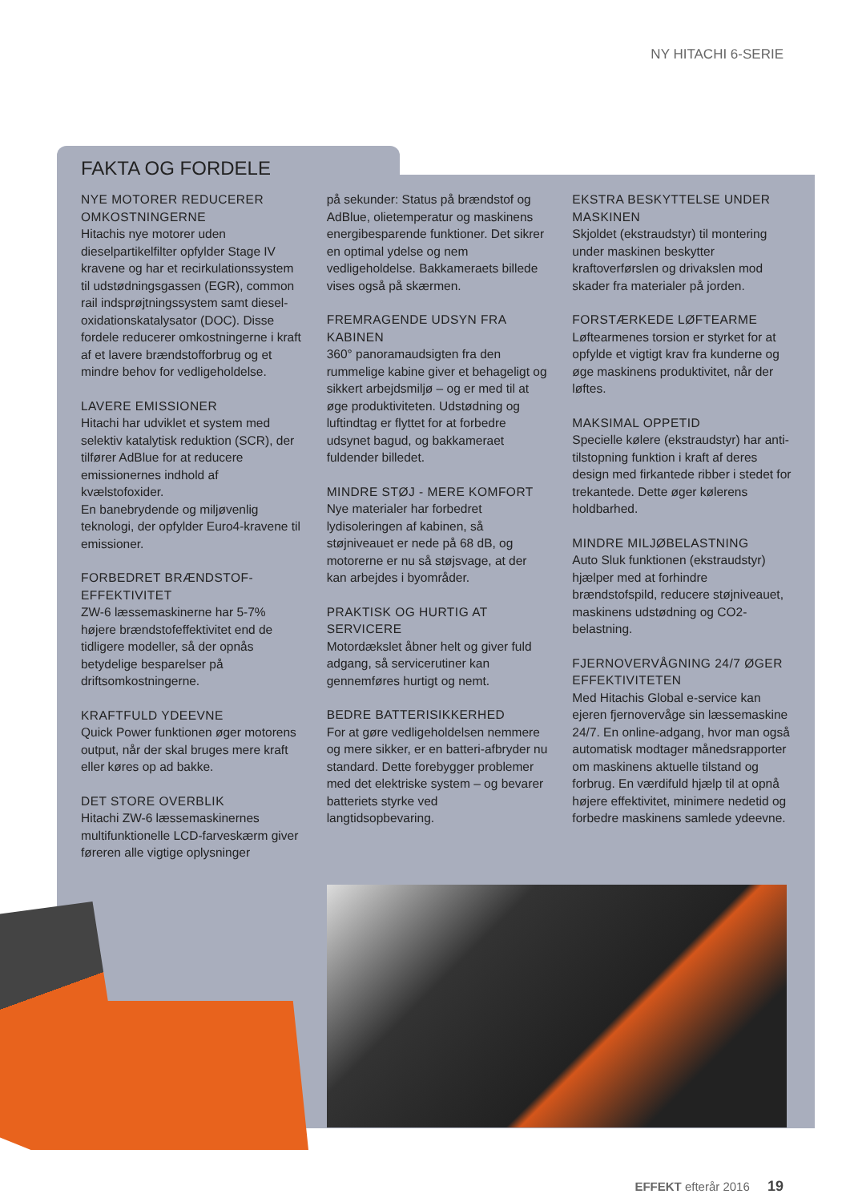NY HITACHI 6-SERIE
FAKTA OG FORDELE
NYE MOTORER REDUCERER OMKOSTNINGERNE
Hitachis nye motorer uden dieselpartikelfilter opfylder Stage IV kravene og har et recirkulationssystem til udstødningsgassen (EGR), common rail indsprøjtningssystem samt diesel-oxidationskatalysator (DOC). Disse fordele reducerer omkostningerne i kraft af et lavere brændstofforbrug og et mindre behov for vedligeholdelse.
LAVERE EMISSIONER
Hitachi har udviklet et system med selektiv katalytisk reduktion (SCR), der tilfører AdBlue for at reducere emissionernes indhold af kvælstofoxider.
En banebrydende og miljøvenlig teknologi, der opfylder Euro4-kravene til emissioner.
FORBEDRET BRÆNDSTOF-EFFEKTIVITET
ZW-6 læssemaskinerne har 5-7% højere brændstofeffektivitet end de tidligere modeller, så der opnås betydelige besparelser på driftsomkostningerne.
KRAFTFULD YDEEVNE
Quick Power funktionen øger motorens output, når der skal bruges mere kraft eller køres op ad bakke.
DET STORE OVERBLIK
Hitachi ZW-6 læssemaskinernes multifunktionelle LCD-farveskærm giver føreren alle vigtige oplysninger
på sekunder: Status på brændstof og AdBlue, olietemperatur og maskinens energibesparende funktioner. Det sikrer en optimal ydelse og nem vedligeholdelse. Bakkameraets billede vises også på skærmen.
FREMRAGENDE UDSYN FRA KABINEN
360° panoramaudsigten fra den rummelige kabine giver et behageligt og sikkert arbejdsmiljø – og er med til at øge produktiviteten. Udstødning og luftindtag er flyttet for at forbedre udsynet bagud, og bakkameraet fuldender billedet.
MINDRE STØJ - MERE KOMFORT
Nye materialer har forbedret lydisoleringen af kabinen, så støjniveauet er nede på 68 dB, og motorerne er nu så støjsvage, at der kan arbejdes i byområder.
PRAKTISK OG HURTIG AT SERVICERE
Motordækslet åbner helt og giver fuld adgang, så servicerutiner kan gennemføres hurtigt og nemt.
BEDRE BATTERISIKKERHED
For at gøre vedligeholdelsen nemmere og mere sikker, er en batteri-afbryder nu standard. Dette forebygger problemer med det elektriske system – og bevarer batteriets styrke ved langtidsopbevaring.
EKSTRA BESKYTTELSE UNDER MASKINEN
Skjoldet (ekstraudstyr) til montering under maskinen beskytter kraftoverførslen og drivakslen mod skader fra materialer på jorden.
FORSTÆRKEDE LØFTEARME
Løftearmenes torsion er styrket for at opfylde et vigtigt krav fra kunderne og øge maskinens produktivitet, når der løftes.
MAKSIMAL OPPETID
Specielle kølere (ekstraudstyr) har anti-tilstopning funktion i kraft af deres design med firkantede ribber i stedet for trekantede. Dette øger kølerens holdbarhed.
MINDRE MILJØBELASTNING
Auto Sluk funktionen (ekstraudstyr) hjælper med at forhindre brændstofspild, reducere støjniveauet, maskinens udstødning og CO2-belastning.
FJERNOVERVÅGNING 24/7 ØGER EFFEKTIVITETEN
Med Hitachis Global e-service kan ejeren fjernovervåge sin læssemaskine 24/7. En online-adgang, hvor man også automatisk modtager månedsrapporter om maskinens aktuelle tilstand og forbrug. En værdifuld hjælp til at opnå højere effektivitet, minimere nedetid og forbedre maskinens samlede ydeevne.
EFFEKT efterår 2016 19